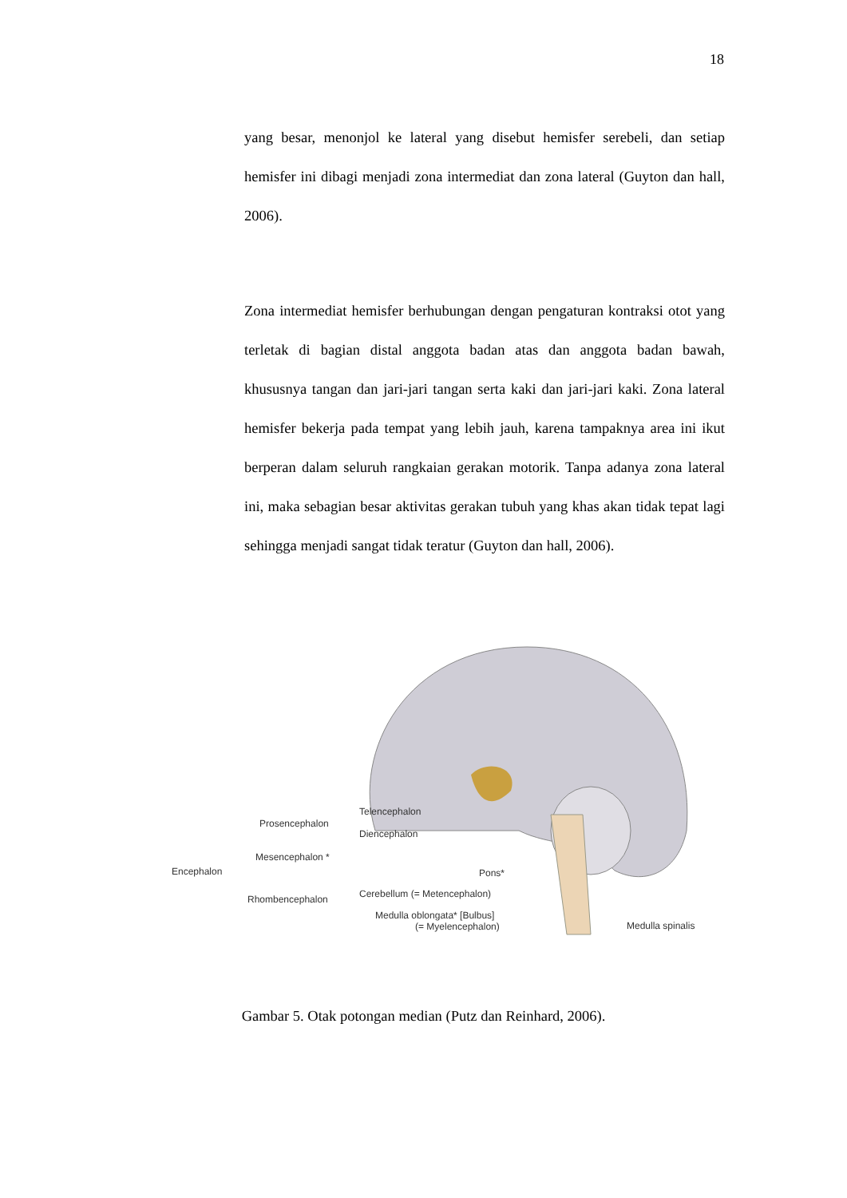18
yang besar, menonjol ke lateral yang disebut hemisfer serebeli, dan setiap hemisfer ini dibagi menjadi zona intermediat dan zona lateral (Guyton dan hall, 2006).
Zona intermediat hemisfer berhubungan dengan pengaturan kontraksi otot yang terletak di bagian distal anggota badan atas dan anggota badan bawah, khususnya tangan dan jari-jari tangan serta kaki dan jari-jari kaki. Zona lateral hemisfer bekerja pada tempat yang lebih jauh, karena tampaknya area ini ikut berperan dalam seluruh rangkaian gerakan motorik. Tanpa adanya zona lateral ini, maka sebagian besar aktivitas gerakan tubuh yang khas akan tidak tepat lagi sehingga menjadi sangat tidak teratur (Guyton dan hall, 2006).
Telencephalon
Diencephalon
Prosencephalon
Mesencephalon *
Encephalon
Pons*
Cerebellum (= Metencephalon)
Rhombencephalon
Medulla oblongata* [Bulbus]
(= Myelencephalon)
Medulla spinalis
Gambar 5. Otak potongan median (Putz dan Reinhard, 2006).